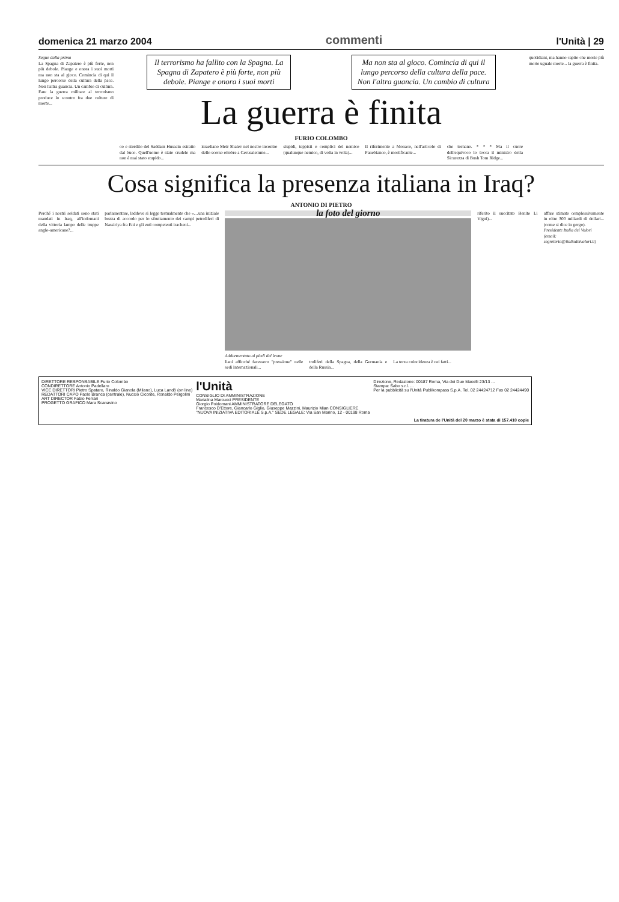domenica 21 marzo 2004 commenti l'Unità | 29
Segue dalla prima
La Spagna di Zapatero è più forte, non più debole. Piange e onora i suoi morti ma non sta al gioco. Comincia di qui il lungo percorso della cultura della pace. Non l'altra guancia. Un cambio di cultura. Fare la guerra militare al terrorismo produce lo scontro fra due culture di morte...
Il terrorismo ha fallito con la Spagna. La Spagna di Zapatero è più forte, non più debole. Piange e onora i suoi morti
Ma non sta al gioco. Comincia di qui il lungo percorso della cultura della pace. Non l'altra guancia. Un cambio di cultura
La guerra è finita
FURIO COLOMBO
co e stordito del Saddam Hussein estratto dal buco. Quell'uomo è stato crudele ma non è mai stato stupido...
israeliano Meir Shalev nel nostro incontro dello scorso ottobre a Gerusalemme...
stupidi, teppisti o complici del nemico (qualunque nemico, di volta in volta)...
Il riferimento a Monaco, nell'articolo di Panebianco, è mortificante...
che tornano. * * * Ma il cuore dell'equivoco lo tocca il ministro della Sicurezza di Bush Tom Ridge...
quotidiani, ma hanno capito che morte più morte uguale morte... la guerra è finita.
Cosa significa la presenza italiana in Iraq?
ANTONIO DI PIETRO
Perché i nostri soldati sono stati mandati in Iraq, all'indomani della vittoria lampo delle truppe anglo-americane?...
parlamentare, laddove si legge testualmente che «…una iniziale bozza di accordo per lo sfruttamento dei campi petroliferi di Nassiriya fra Eni e gli enti competenti iracheni...
la foto del giorno
Addormentato ai piedi del leone
liani affinché facessero "pressione" nelle sedi internazionali...
troliferi della Spagna, della Germania e della Russia...
La terza coincidenza è nei fatti...
riferito il succitato Benito Li Vigni)...
affare stimato complessivamente in oltre 300 miliardi di dollari... (come si dice in gergo).
Presidente Italia dei Valori
(email: segreteria@italiadeivalori.it)
| DIRETTORE RESPONSABILE Furio Colombo CONDIRETTORE Antonio Padellaro VICE DIRETTORI Pietro Spataro, Rinaldo Gianola (Milano), Luca Landò (on line) REDATTORI CAPO Paolo Branca (centrale), Nuccio Ciconte, Ronaldo Pergolini ART DIRECTOR Fabio Ferrari PROGETTO GRAFICO Mara Scanavino | l'Unità CONSIGLIO DI AMMINISTRAZIONE Marialina Marcucci PRESIDENTE Giorgio Poidomani AMMINISTRATORE DELEGATO Francesco D'Ettore, Giancarlo Giglio, Giuseppe Mazzini, Maurizio Mian CONSIGLIERE "NUOVA INIZIATIVA EDITORIALE S.p.A." SEDE LEGALE: Via San Marino, 12 - 00198 Roma | Direzione, Redazione: 00187 Roma, Via dei Due Macelli 23/13 ... Stampa: Sabo s.r.l. ... Per la pubblicità su l'Unità Publikompass S.p.A. Tel. 02 24424712 Fax 02 24424490 |
| La tiratura de l'Unità del 20 marzo è stata di 157.410 copie | | |